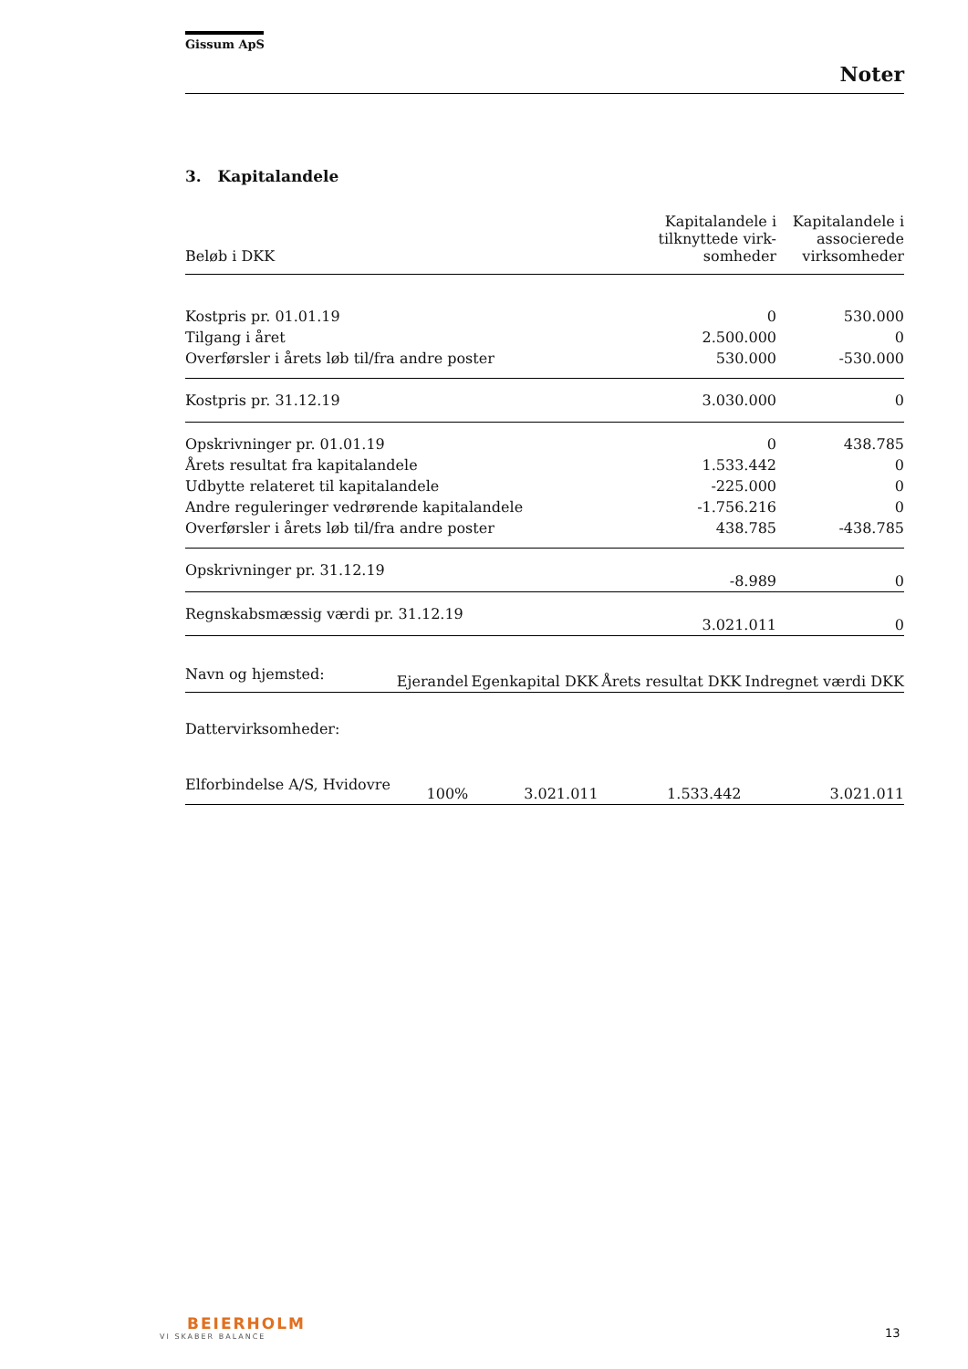Gissum ApS
Noter
3. Kapitalandele
| Beløb i DKK | Kapitalandele i tilknyttede virk-somheder | Kapitalandele i associerede virksomheder |
| --- | --- | --- |
| Kostpris pr. 01.01.19 | 0 | 530.000 |
| Tilgang i året | 2.500.000 | 0 |
| Overførsler i årets løb til/fra andre poster | 530.000 | -530.000 |
| Kostpris pr. 31.12.19 | 3.030.000 | 0 |
| Opskrivninger pr. 01.01.19 | 0 | 438.785 |
| Årets resultat fra kapitalandele | 1.533.442 | 0 |
| Udbytte relateret til kapitalandele | -225.000 | 0 |
| Andre reguleringer vedrørende kapitalandele | -1.756.216 | 0 |
| Overførsler i årets løb til/fra andre poster | 438.785 | -438.785 |
| Opskrivninger pr. 31.12.19 | -8.989 | 0 |
| Regnskabsmæssig værdi pr. 31.12.19 | 3.021.011 | 0 |
| Navn og hjemsted: | Ejerandel | Egenkapital DKK | Årets resultat DKK | Indregnet værdi DKK |
| --- | --- | --- | --- | --- |
| Dattervirksomheder: | | | | |
| Elforbindelse A/S, Hvidovre | 100% | 3.021.011 | 1.533.442 | 3.021.011 |
BEIERHOLM
VI SKABER BALANCE
13